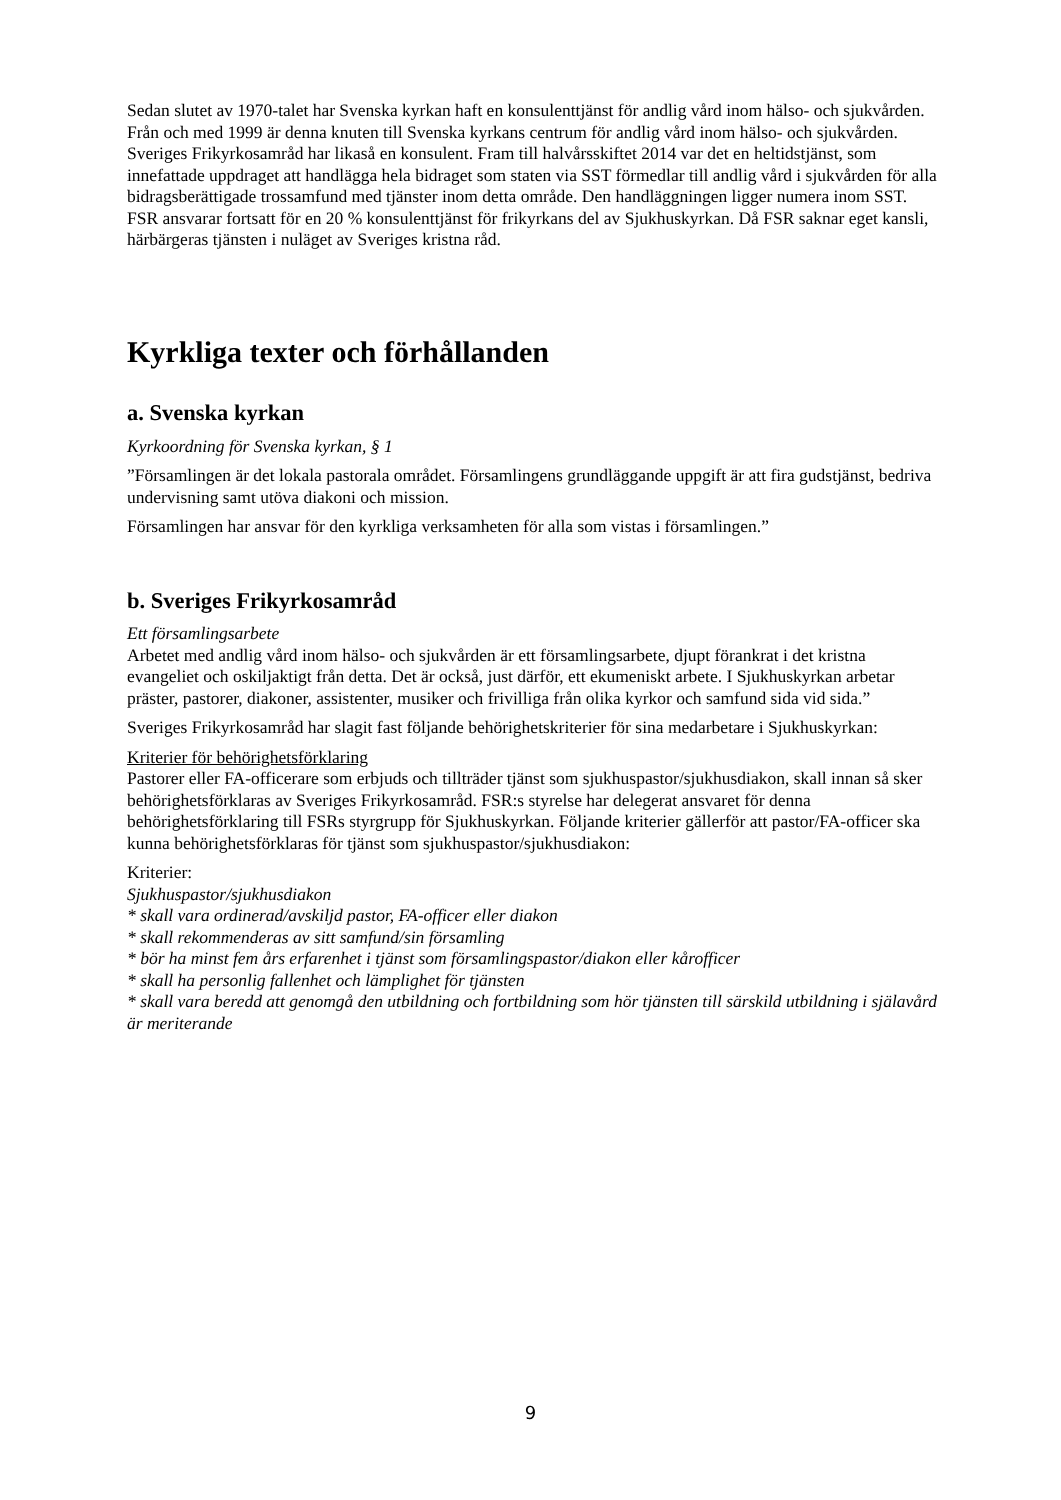Sedan slutet av 1970-talet har Svenska kyrkan haft en konsulenttjänst för andlig vård inom hälso- och sjukvården. Från och med 1999 är denna knuten till Svenska kyrkans centrum för andlig vård inom hälso- och sjukvården.
Sveriges Frikyrkosamråd har likaså en konsulent. Fram till halvårsskiftet 2014 var det en heltidstjänst, som innefattade uppdraget att handlägga hela bidraget som staten via SST förmedlar till andlig vård i sjukvården för alla bidragsberättigade trossamfund med tjänster inom detta område. Den handläggningen ligger numera inom SST. FSR ansvarar fortsatt för en 20 % konsulenttjänst för frikyrkans del av Sjukhuskyrkan. Då FSR saknar eget kansli, härbärgeras tjänsten i nuläget av Sveriges kristna råd.
Kyrkliga texter och förhållanden
a. Svenska kyrkan
Kyrkoordning för Svenska kyrkan, § 1
”Församlingen är det lokala pastorala området. Församlingens grundläggande uppgift är att fira gudstjänst, bedriva undervisning samt utöva diakoni och mission.
Församlingen har ansvar för den kyrkliga verksamheten för alla som vistas i församlingen.”
b. Sveriges Frikyrkosamråd
Ett församlingsarbete
Arbetet med andlig vård inom hälso- och sjukvården är ett församlingsarbete, djupt förankrat i det kristna evangeliet och oskiljaktigt från detta. Det är också, just därför, ett ekumeniskt arbete. I Sjukhuskyrkan arbetar präster, pastorer, diakoner, assistenter, musiker och frivilliga från olika kyrkor och samfund sida vid sida.”
Sveriges Frikyrkosamråd har slagit fast följande behörighetskriterier för sina medarbetare i Sjukhuskyrkan:
Kriterier för behörighetsförklaring
Pastorer eller FA-officerare som erbjuds och tillträder tjänst som sjukhuspastor/sjukhusdiakon, skall innan så sker behörighetsförklaras av Sveriges Frikyrkosamråd. FSR:s styrelse har delegerat ansvaret för denna behörighetsförklaring till FSRs styrgrupp för Sjukhuskyrkan. Följande kriterier gällerför att pastor/FA-officer ska kunna behörighetsförklaras för tjänst som sjukhuspastor/sjukhusdiakon:
Kriterier:
Sjukhuspastor/sjukhusdiakon
* skall vara ordinerad/avskiljd pastor, FA-officer eller diakon
* skall rekommenderas av sitt samfund/sin församling
* bör ha minst fem års erfarenhet i tjänst som församlingspastor/diakon eller kårofficer
* skall ha personlig fallenhet och lämplighet för tjänsten
* skall vara beredd att genomgå den utbildning och fortbildning som hör tjänsten till särskild utbildning i själavård är meriterande
9